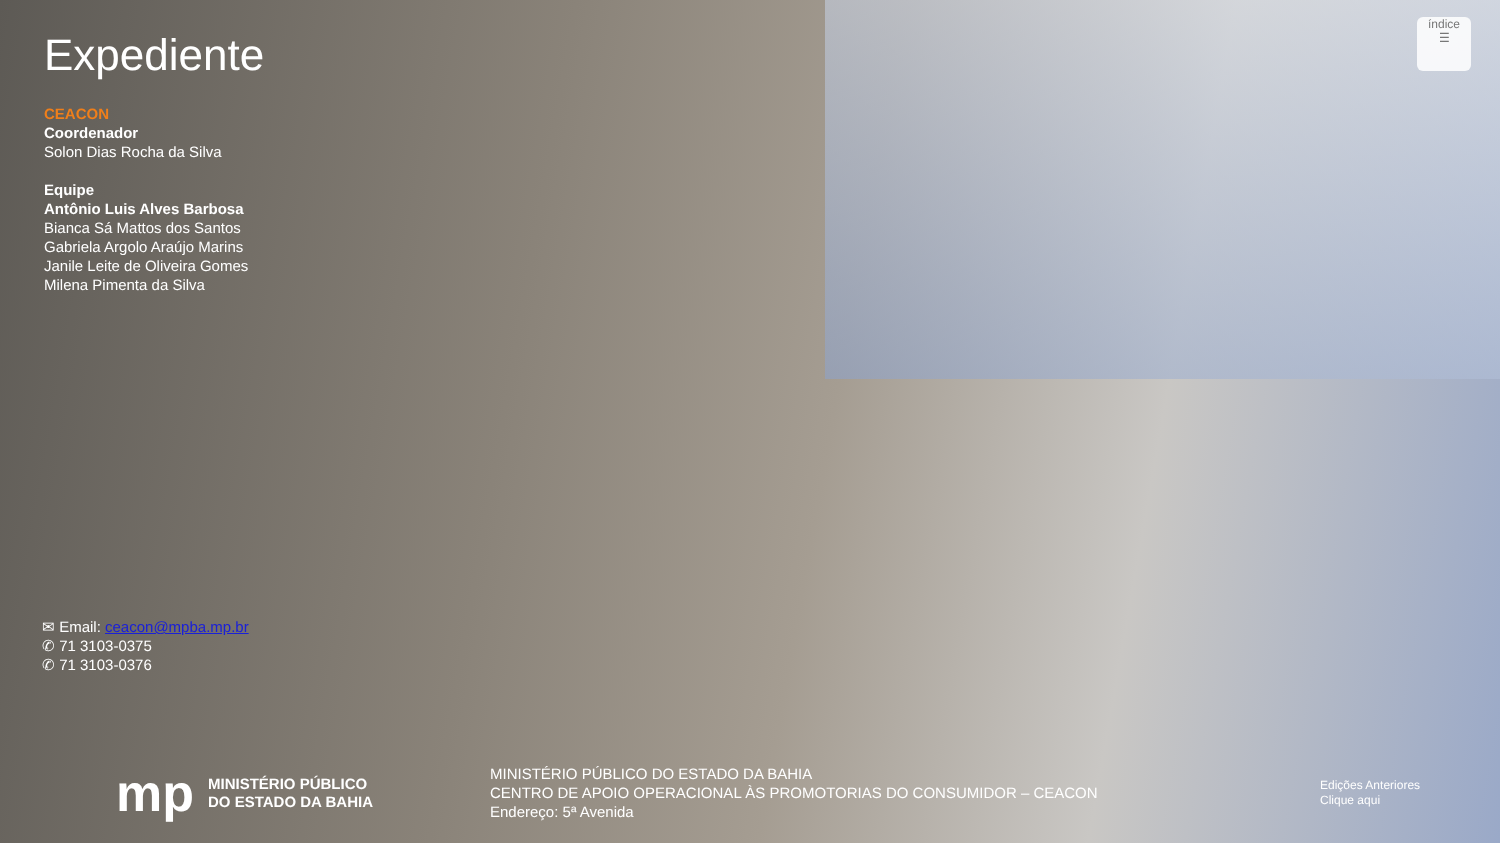Expediente
CEACON
Coordenador
Solon Dias Rocha da Silva
Equipe
Antônio Luis Alves Barbosa
Bianca Sá Mattos dos Santos
Gabriela Argolo Araújo Marins
Janile Leite de Oliveira Gomes
Milena Pimenta da Silva
✉ Email: ceacon@mpba.mp.br
✆ 71 3103-0375
✆ 71 3103-0376
índice
☰
mp MINISTÉRIO PÚBLICO
DO ESTADO DA BAHIA
MINISTÉRIO PÚBLICO DO ESTADO DA BAHIA
CENTRO DE APOIO OPERACIONAL ÀS PROMOTORIAS DO CONSUMIDOR – CEACON
Endereço: 5ª Avenida
Edições Anteriores
Clique aqui